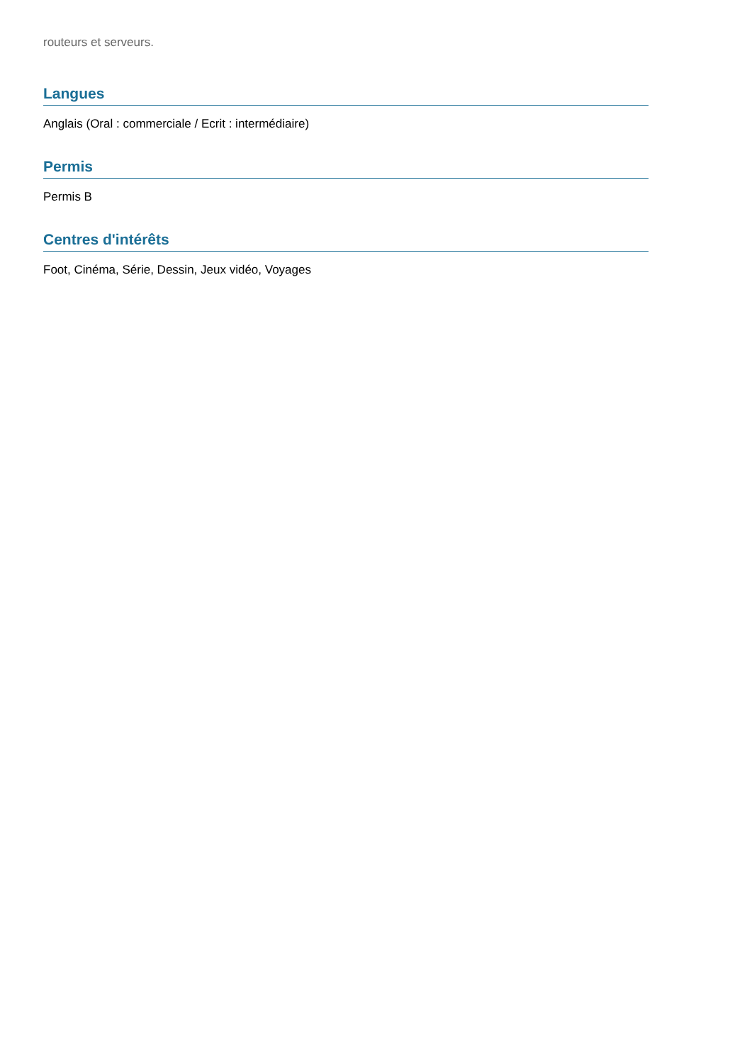routeurs et serveurs.
Langues
Anglais (Oral : commerciale / Ecrit : intermédiaire)
Permis
Permis B
Centres d'intérêts
Foot, Cinéma, Série, Dessin, Jeux vidéo, Voyages